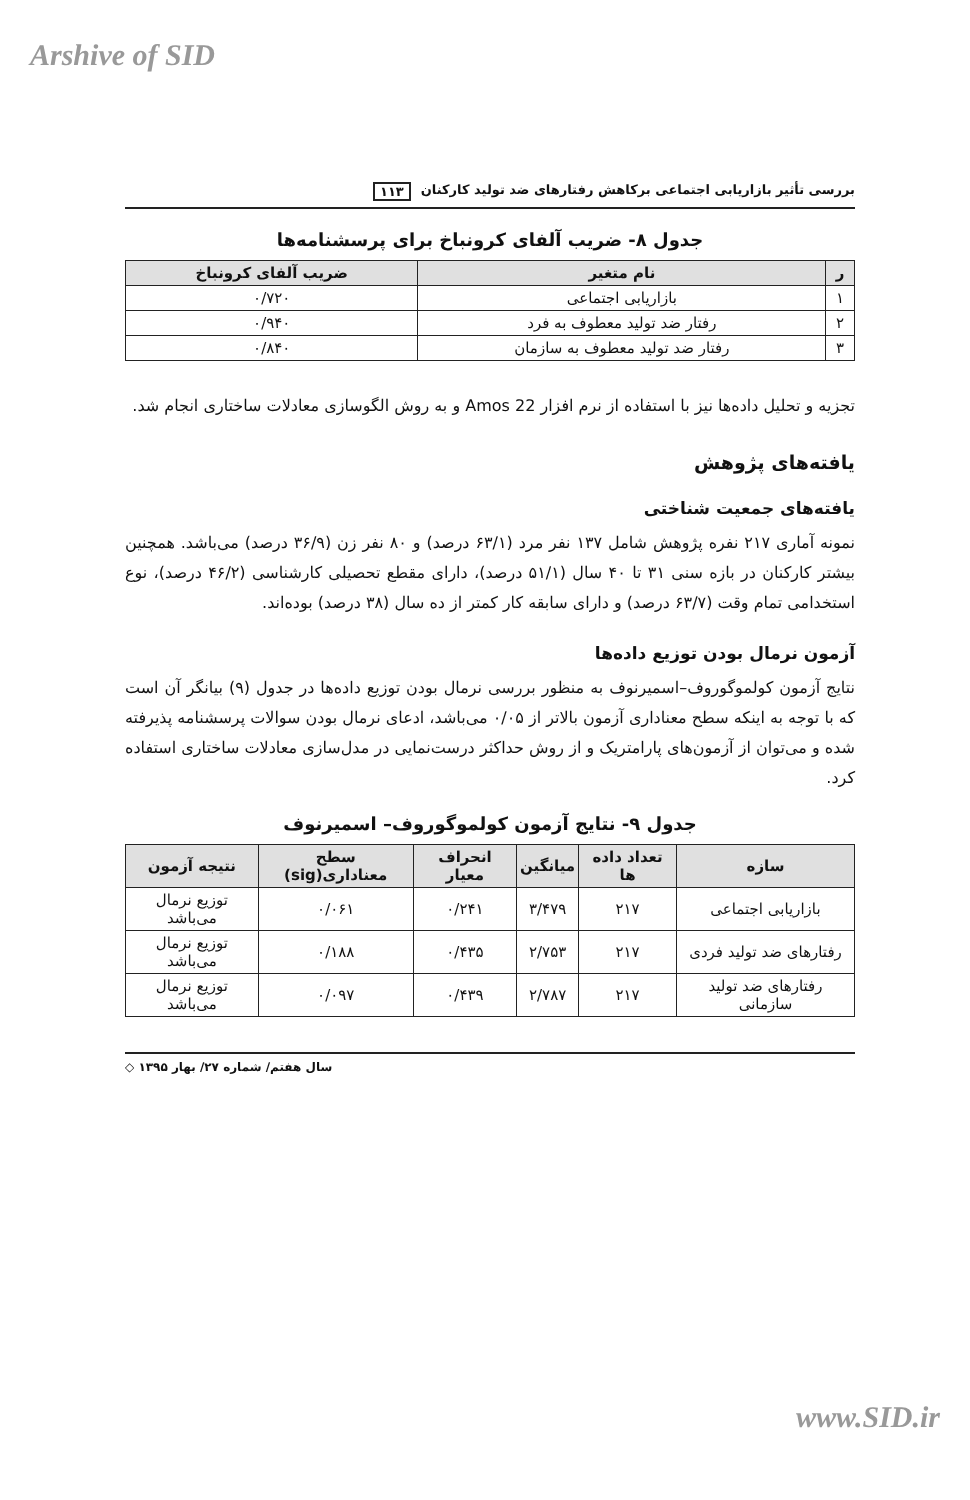Arshive of SID
بررسی تأثیر بازاریابی اجتماعی برکاهش رفتارهای ضد تولید کارکنان ۱۱۳
جدول ۸- ضریب آلفای کرونباخ برای پرسشنامه‌ها
| ر | نام متغیر | ضریب آلفای کرونباخ |
| --- | --- | --- |
| ۱ | بازاریابی اجتماعی | ۰/۷۲۰ |
| ۲ | رفتار ضد تولید معطوف به فرد | ۰/۹۴۰ |
| ۳ | رفتار ضد تولید معطوف به سازمان | ۰/۸۴۰ |
تجزیه و تحلیل داده‌ها نیز با استفاده از نرم افزار Amos 22 و به روش الگوسازی معادلات ساختاری انجام شد.
یافته‌های پژوهش
یافته‌های جمعیت شناختی
نمونه آماری ۲۱۷ نفره پژوهش شامل ۱۳۷ نفر مرد (۶۳/۱ درصد) و ۸۰ نفر زن (۳۶/۹ درصد) می‌باشد. همچنین بیشتر کارکنان در بازه سنی ۳۱ تا ۴۰ سال (۵۱/۱ درصد)، دارای مقطع تحصیلی کارشناسی (۴۶/۲ درصد)، نوع استخدامی تمام وقت (۶۳/۷ درصد) و دارای سابقه کار کمتر از ده سال (۳۸ درصد) بوده‌اند.
آزمون نرمال بودن توزیع داده‌ها
نتایج آزمون کولموگوروف–اسمیرنوف به منظور بررسی نرمال بودن توزیع داده‌ها در جدول (۹) بیانگر آن است که با توجه به اینکه سطح معناداری آزمون بالاتر از ۰/۰۵ می‌باشد، ادعای نرمال بودن سوالات پرسشنامه پذیرفته شده و می‌توان از آزمون‌های پارامتریک و از روش حداکثر درست‌نمایی در مدل‌سازی معادلات ساختاری استفاده کرد.
جدول ۹- نتایج آزمون کولموگوروف– اسمیرنوف
| سازه | تعداد داده ها | میانگین | انحراف معیار | سطح معناداری(sig) | نتیجه آزمون |
| --- | --- | --- | --- | --- | --- |
| بازاریابی اجتماعی | ۲۱۷ | ۳/۴۷۹ | ۰/۲۴۱ | ۰/۰۶۱ | توزیع نرمال می‌باشد |
| رفتارهای ضد تولید فردی | ۲۱۷ | ۲/۷۵۳ | ۰/۴۳۵ | ۰/۱۸۸ | توزیع نرمال می‌باشد |
| رفتارهای ضد تولید سازمانی | ۲۱۷ | ۲/۷۸۷ | ۰/۴۳۹ | ۰/۰۹۷ | توزیع نرمال می‌باشد |
سال هفتم/ شماره ۲۷/ بهار ۱۳۹۵ ◇
www.SID.ir